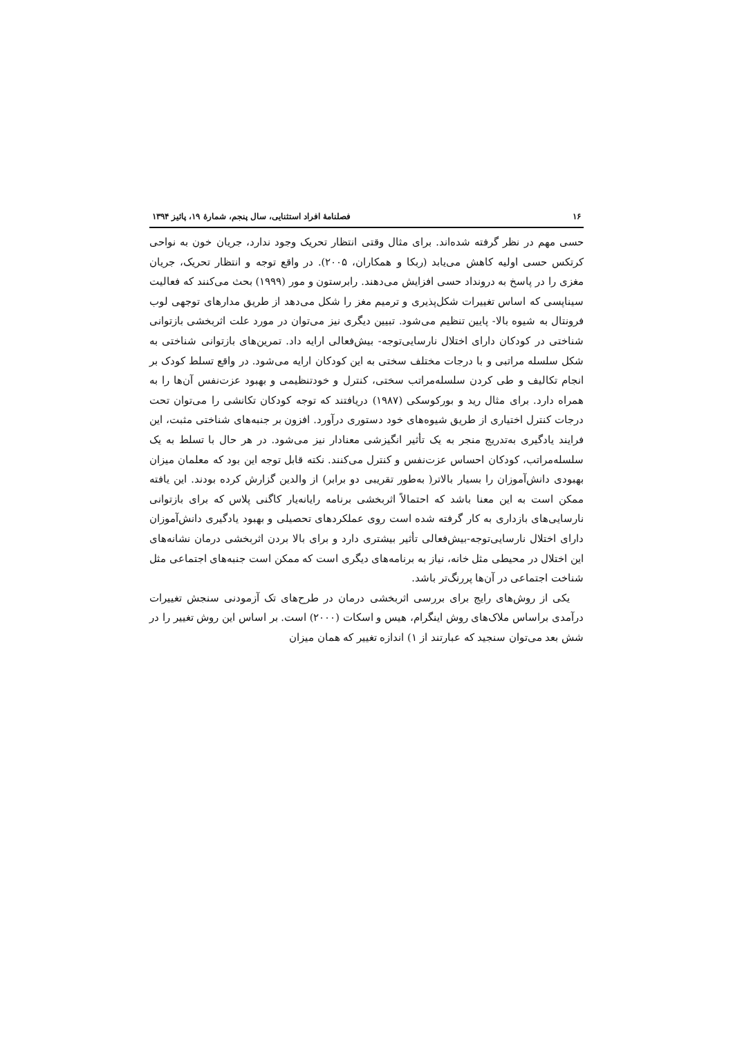۱۶ فصلنامهٔ افراد استثنایی، سال پنجم، شمارهٔ ۱۹، پائیز ۱۳۹۴
حسی مهم در نظر گرفته شده‌اند. برای مثال وقتی انتظار تحریک وجود ندارد، جریان خون به نواحی کرتکس حسی اولیه کاهش می‌یابد (ربکا و همکاران، ۲۰۰۵). در واقع توجه و انتظار تحریک، جریان مغزی را در پاسخ به درونداد حسی افزایش می‌دهند. رابرستون و مور (۱۹۹۹) بحث می‌کنند که فعالیت سیناپسی که اساس تغییرات شکل‌پذیری و ترمیم مغز را شکل می‌دهد از طریق مدارهای توجهی لوب فرونتال به شیوه بالا- پایین تنظیم می‌شود. تبیین دیگری نیز می‌توان در مورد علت اثربخشی بازتوانی شناختی در کودکان دارای اختلال نارسایی‌توجه- بیش‌فعالی ارایه داد. تمرین‌های بازتوانی شناختی به شکل سلسله مراتبی و با درجات مختلف سختی به این کودکان ارایه می‌شود. در واقع تسلط کودک بر انجام تکالیف و طی کردن سلسله‌مراتب سختی، کنترل و خودتنظیمی و بهبود عزت‌نفس آن‌ها را به همراه دارد. برای مثال رید و بورکوسکی (۱۹۸۷) دریافتند که توجه کودکان تکانشی را می‌توان تحت درجات کنترل اختیاری از طریق شیوه‌های خود دستوری درآورد. افزون بر جنبه‌های شناختی مثبت، این فرایند یادگیری به‌تدریج منجر به یک تأثیر انگیزشی معنادار نیز می‌شود. در هر حال با تسلط به یک سلسله‌مراتب، کودکان احساس عزت‌نفس و کنترل می‌کنند. نکته قابل توجه این بود که معلمان میزان بهبودی دانش‌آموزان را بسیار بالاتر( به‌طور تقریبی دو برابر) از والدین گزارش کرده بودند. این یافته ممکن است به این معنا باشد که احتمالاً اثربخشی برنامه رایانه‌یار کاگنی پلاس که برای بازتوانی نارسایی‌های بازداری به کار گرفته شده است روی عملکردهای تحصیلی و بهبود یادگیری دانش‌آموزان دارای اختلال نارسایی‌توجه-بیش‌فعالی تأثیر بیشتری دارد و برای بالا بردن اثربخشی درمان نشانه‌های این اختلال در محیطی مثل خانه، نیاز به برنامه‌های دیگری است که ممکن است جنبه‌های اجتماعی مثل شناخت اجتماعی در آن‌ها پررنگ‌تر باشد.
یکی از روش‌های رایج برای بررسی اثربخشی درمان در طرح‌های تک آزمودنی سنجش تغییرات درآمدی براساس ملاک‌های روش اینگرام، هیس و اسکات (۲۰۰۰) است. بر اساس این روش تغییر را در شش بعد می‌توان سنجید که عبارتند از ۱) اندازه تغییر که همان میزان